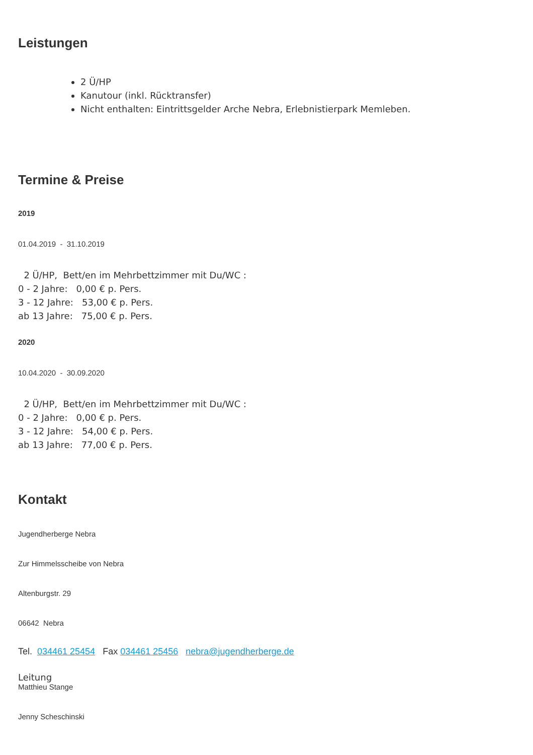Leistungen
2 Ü/HP
Kanutour (inkl. Rücktransfer)
Nicht enthalten: Eintrittsgelder Arche Nebra, Erlebnistierpark Memleben.
Termine & Preise
2019
01.04.2019 - 31.10.2019
2 Ü/HP, Bett/en im Mehrbettzimmer mit Du/WC :
0 - 2 Jahre: 0,00 € p. Pers.
3 - 12 Jahre: 53,00 € p. Pers.
ab 13 Jahre: 75,00 € p. Pers.
2020
10.04.2020 - 30.09.2020
2 Ü/HP, Bett/en im Mehrbettzimmer mit Du/WC :
0 - 2 Jahre: 0,00 € p. Pers.
3 - 12 Jahre: 54,00 € p. Pers.
ab 13 Jahre: 77,00 € p. Pers.
Kontakt
Jugendherberge Nebra
Zur Himmelsscheibe von Nebra
Altenburgstr. 29
06642 Nebra
Tel. 034461 25454 Fax 034461 25456 nebra@jugendherberge.de
Leitung
Matthieu Stange
Jenny Scheschinski